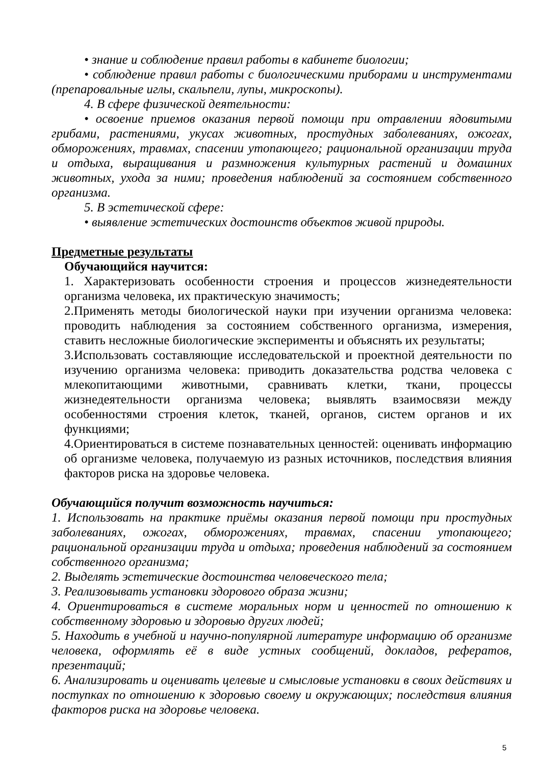• знание и соблюдение правил работы в кабинете биологии;
• соблюдение правил работы с биологическими приборами и инструментами (препаровальные иглы, скальпели, лупы, микроскопы).
4. В сфере физической деятельности:
• освоение приемов оказания первой помощи при отравлении ядовитыми грибами, растениями, укусах животных, простудных заболеваниях, ожогах, обморожениях, травмах, спасении утопающего; рациональной организации труда и отдыха, выращивания и размножения культурных растений и домашних животных, ухода за ними; проведения наблюдений за состоянием собственного организма.
5. В эстетической сфере:
• выявление эстетических достоинств объектов живой природы.
Предметные результаты
Обучающийся научится:
1. Характеризовать особенности строения и процессов жизнедеятельности организма человека, их практическую значимость;
2.Применять методы биологической науки при изучении организма человека: проводить наблюдения за состоянием собственного организма, измерения, ставить несложные биологические эксперименты и объяснять их результаты;
3.Использовать составляющие исследовательской и проектной деятельности по изучению организма человека: приводить доказательства родства человека с млекопитающими животными, сравнивать клетки, ткани, процессы жизнедеятельности организма человека; выявлять взаимосвязи между особенностями строения клеток, тканей, органов, систем органов и их функциями;
4.Ориентироваться в системе познавательных ценностей: оценивать информацию об организме человека, получаемую из разных источников, последствия влияния факторов риска на здоровье человека.
Обучающийся получит возможность научиться:
1. Использовать на практике приёмы оказания первой помощи при простудных заболеваниях, ожогах, обморожениях, травмах, спасении утопающего; рациональной организации труда и отдыха; проведения наблюдений за состоянием собственного организма;
2. Выделять эстетические достоинства человеческого тела;
3. Реализовывать установки здорового образа жизни;
4. Ориентироваться в системе моральных норм и ценностей по отношению к собственному здоровью и здоровью других людей;
5. Находить в учебной и научно-популярной литературе информацию об организме человека, оформлять её в виде устных сообщений, докладов, рефератов, презентаций;
6. Анализировать и оценивать целевые и смысловые установки в своих действиях и поступках по отношению к здоровью своему и окружающих; последствия влияния факторов риска на здоровье человека.
5